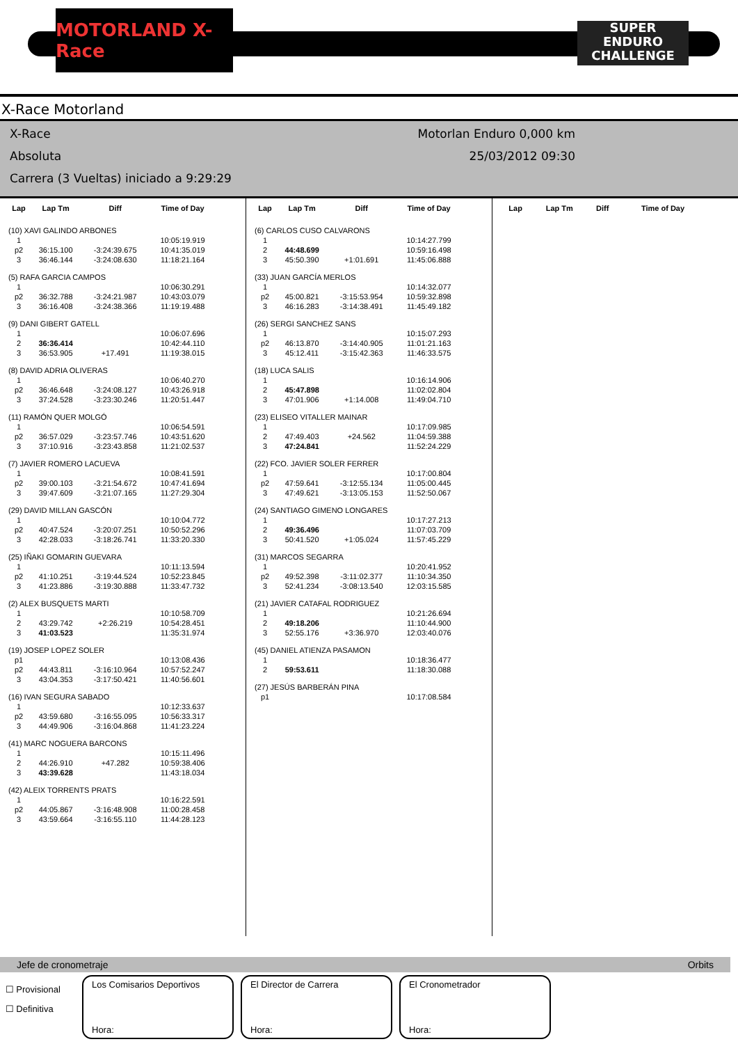MOTORLAND X-Race
SUPER
ENDURO
CHALLENGE
X-Race Motorland
X-Race
Absoluta
Carrera (3 Vueltas) iniciado a 9:29:29
Motorlan Enduro 0,000 km
25/03/2012 09:30
| Lap | Lap Tm | Diff | Time of Day |
| --- | --- | --- | --- |
| (10) XAVI GALINDO ARBONES | | | |
| 1 | | | 10:05:19.919 |
| p2 | 36:15.100 | -3:24:39.675 | 10:41:35.019 |
| 3 | 36:46.144 | -3:24:08.630 | 11:18:21.164 |
| (5) RAFA GARCIA CAMPOS | | | |
| 1 | | | 10:06:30.291 |
| p2 | 36:32.788 | -3:24:21.987 | 10:43:03.079 |
| 3 | 36:16.408 | -3:24:38.366 | 11:19:19.488 |
| (9) DANI GIBERT GATELL | | | |
| 1 | | | 10:06:07.696 |
| 2 | 36:36.414 | | 10:42:44.110 |
| 3 | 36:53.905 | +17.491 | 11:19:38.015 |
| (8) DAVID ADRIA OLIVERAS | | | |
| 1 | | | 10:06:40.270 |
| p2 | 36:46.648 | -3:24:08.127 | 10:43:26.918 |
| 3 | 37:24.528 | -3:23:30.246 | 11:20:51.447 |
| (11) RAMÓN QUER MOLGÓ | | | |
| 1 | | | 10:06:54.591 |
| p2 | 36:57.029 | -3:23:57.746 | 10:43:51.620 |
| 3 | 37:10.916 | -3:23:43.858 | 11:21:02.537 |
| (7) JAVIER ROMERO LACUEVA | | | |
| 1 | | | 10:08:41.591 |
| p2 | 39:00.103 | -3:21:54.672 | 10:47:41.694 |
| 3 | 39:47.609 | -3:21:07.165 | 11:27:29.304 |
| (29) DAVID MILLAN GASCÓN | | | |
| 1 | | | 10:10:04.772 |
| p2 | 40:47.524 | -3:20:07.251 | 10:50:52.296 |
| 3 | 42:28.033 | -3:18:26.741 | 11:33:20.330 |
| (25) IÑAKI GOMARIN GUEVARA | | | |
| 1 | | | 10:11:13.594 |
| p2 | 41:10.251 | -3:19:44.524 | 10:52:23.845 |
| 3 | 41:23.886 | -3:19:30.888 | 11:33:47.732 |
| (2) ALEX BUSQUETS MARTI | | | |
| 1 | | | 10:10:58.709 |
| 2 | 43:29.742 | +2:26.219 | 10:54:28.451 |
| 3 | 41:03.523 | | 11:35:31.974 |
| (19) JOSEP LOPEZ SOLER | | | |
| p1 | | | 10:13:08.436 |
| p2 | 44:43.811 | -3:16:10.964 | 10:57:52.247 |
| 3 | 43:04.353 | -3:17:50.421 | 11:40:56.601 |
| (16) IVAN SEGURA SABADO | | | |
| 1 | | | 10:12:33.637 |
| p2 | 43:59.680 | -3:16:55.095 | 10:56:33.317 |
| 3 | 44:49.906 | -3:16:04.868 | 11:41:23.224 |
| (41) MARC NOGUERA BARCONS | | | |
| 1 | | | 10:15:11.496 |
| 2 | 44:26.910 | +47.282 | 10:59:38.406 |
| 3 | 43:39.628 | | 11:43:18.034 |
| (42) ALEIX TORRENTS PRATS | | | |
| 1 | | | 10:16:22.591 |
| p2 | 44:05.867 | -3:16:48.908 | 11:00:28.458 |
| 3 | 43:59.664 | -3:16:55.110 | 11:44:28.123 |
| Lap | Lap Tm | Diff | Time of Day |
| --- | --- | --- | --- |
| (6) CARLOS CUSO CALVARONS | | | |
| 1 | | | 10:14:27.799 |
| 2 | 44:48.699 | | 10:59:16.498 |
| 3 | 45:50.390 | +1:01.691 | 11:45:06.888 |
| (33) JUAN GARCÍA MERLOS | | | |
| 1 | | | 10:14:32.077 |
| p2 | 45:00.821 | -3:15:53.954 | 10:59:32.898 |
| 3 | 46:16.283 | -3:14:38.491 | 11:45:49.182 |
| (26) SERGI SANCHEZ SANS | | | |
| 1 | | | 10:15:07.293 |
| p2 | 46:13.870 | -3:14:40.905 | 11:01:21.163 |
| 3 | 45:12.411 | -3:15:42.363 | 11:46:33.575 |
| (18) LUCA SALIS | | | |
| 1 | | | 10:16:14.906 |
| 2 | 45:47.898 | | 11:02:02.804 |
| 3 | 47:01.906 | +1:14.008 | 11:49:04.710 |
| (23) ELISEO VITALLER MAINAR | | | |
| 1 | | | 10:17:09.985 |
| 2 | 47:49.403 | +24.562 | 11:04:59.388 |
| 3 | 47:24.841 | | 11:52:24.229 |
| (22) FCO. JAVIER SOLER FERRER | | | |
| 1 | | | 10:17:00.804 |
| p2 | 47:59.641 | -3:12:55.134 | 11:05:00.445 |
| 3 | 47:49.621 | -3:13:05.153 | 11:52:50.067 |
| (24) SANTIAGO GIMENO LONGARES | | | |
| 1 | | | 10:17:27.213 |
| 2 | 49:36.496 | | 11:07:03.709 |
| 3 | 50:41.520 | +1:05.024 | 11:57:45.229 |
| (31) MARCOS SEGARRA | | | |
| 1 | | | 10:20:41.952 |
| p2 | 49:52.398 | -3:11:02.377 | 11:10:34.350 |
| 3 | 52:41.234 | -3:08:13.540 | 12:03:15.585 |
| (21) JAVIER CATAFAL RODRIGUEZ | | | |
| 1 | | | 10:21:26.694 |
| 2 | 49:18.206 | | 11:10:44.900 |
| 3 | 52:55.176 | +3:36.970 | 12:03:40.076 |
| (45) DANIEL ATIENZA PASAMON | | | |
| 1 | | | 10:18:36.477 |
| 2 | 59:53.611 | | 11:18:30.088 |
| (27) JESÚS BARBERÁN PINA | | | |
| p1 | | | 10:17:08.584 |
| Lap | Lap Tm | Diff | Time of Day |
| --- | --- | --- | --- |
Jefe de cronometraje Orbits
☐ Provisional
☐ Definitiva
Los Comisarios Deportivos
Hora:
El Director de Carrera
Hora:
El Cronometrador
Hora: